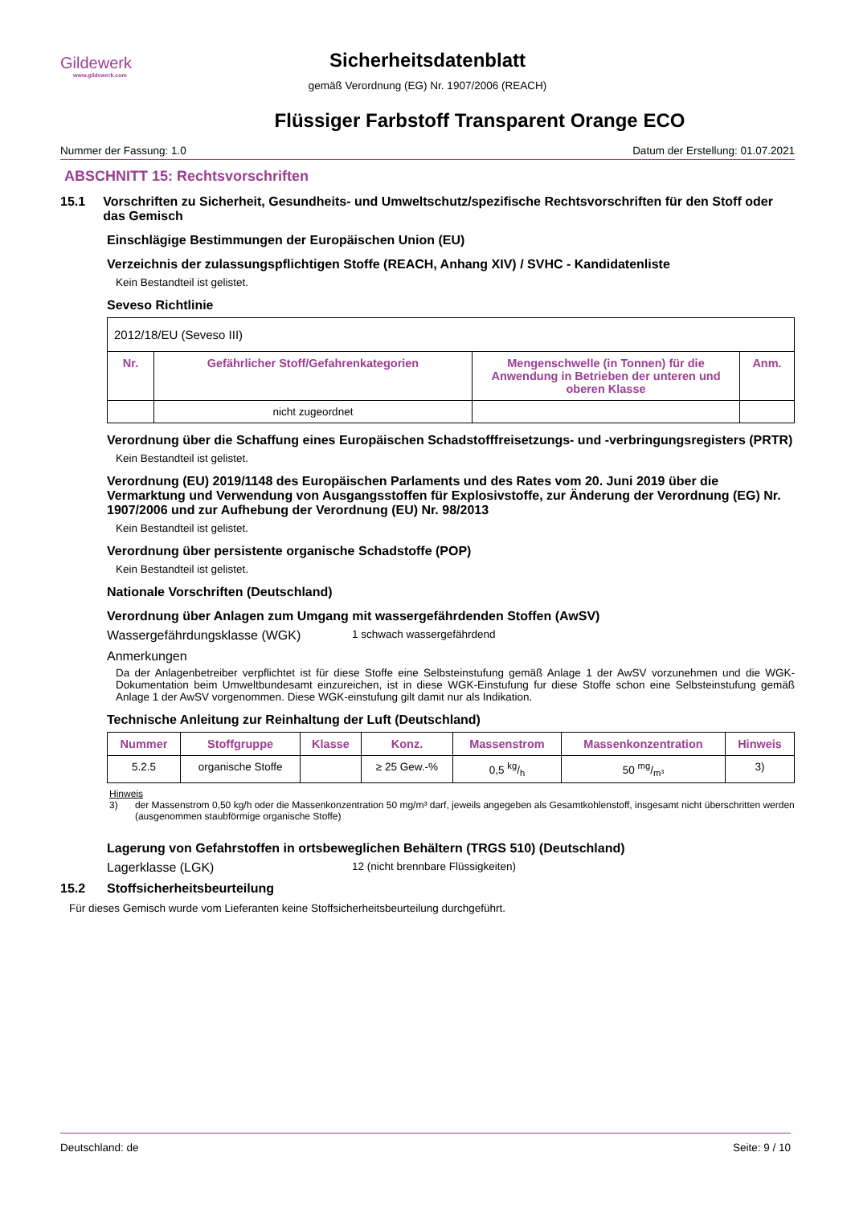Gildewerk
www.gildewerk.com
Sicherheitsdatenblatt
gemäß Verordnung (EG) Nr. 1907/2006 (REACH)
Flüssiger Farbstoff Transparent Orange ECO
Nummer der Fassung: 1.0 Datum der Erstellung: 01.07.2021
ABSCHNITT 15: Rechtsvorschriften
15.1 Vorschriften zu Sicherheit, Gesundheits- und Umweltschutz/spezifische Rechtsvorschriften für den Stoff oder das Gemisch
Einschlägige Bestimmungen der Europäischen Union (EU)
Verzeichnis der zulassungspflichtigen Stoffe (REACH, Anhang XIV) / SVHC - Kandidatenliste
Kein Bestandteil ist gelistet.
Seveso Richtlinie
| 2012/18/EU (Seveso III) | | | |
| Nr. | Gefährlicher Stoff/Gefahrenkategorien | Mengenschwelle (in Tonnen) für die Anwendung in Betrieben der unteren und oberen Klasse | Anm. |
| | nicht zugeordnet | | |
Verordnung über die Schaffung eines Europäischen Schadstofffreisetzungs- und -verbringungsregisters (PRTR)
Kein Bestandteil ist gelistet.
Verordnung (EU) 2019/1148 des Europäischen Parlaments und des Rates vom 20. Juni 2019 über die Vermarktung und Verwendung von Ausgangsstoffen für Explosivstoffe, zur Änderung der Verordnung (EG) Nr. 1907/2006 und zur Aufhebung der Verordnung (EU) Nr. 98/2013
Kein Bestandteil ist gelistet.
Verordnung über persistente organische Schadstoffe (POP)
Kein Bestandteil ist gelistet.
Nationale Vorschriften (Deutschland)
Verordnung über Anlagen zum Umgang mit wassergefährdenden Stoffen (AwSV)
Wassergefährdungsklasse (WGK) 1 schwach wassergefährdend
Anmerkungen
Da der Anlagenbetreiber verpflichtet ist für diese Stoffe eine Selbsteinstufung gemäß Anlage 1 der AwSV vorzunehmen und die WGK-Dokumentation beim Umweltbundesamt einzureichen, ist in diese WGK-Einstufung fur diese Stoffe schon eine Selbsteinstufung gemäß Anlage 1 der AwSV vorgenommen. Diese WGK-einstufung gilt damit nur als Indikation.
Technische Anleitung zur Reinhaltung der Luft (Deutschland)
| Nummer | Stoffgruppe | Klasse | Konz. | Massenstrom | Massenkonzentration | Hinweis |
| --- | --- | --- | --- | --- | --- | --- |
| 5.2.5 | organische Stoffe | | ≥ 25 Gew.-% | 0,5 kg/h | 50 mg/m³ | 3) |
Hinweis
3) der Massenstrom 0,50 kg/h oder die Massenkonzentration 50 mg/m³ darf, jeweils angegeben als Gesamtkohlenstoff, insgesamt nicht überschritten werden (ausgenommen staubförmige organische Stoffe)
Lagerung von Gefahrstoffen in ortsbeweglichen Behältern (TRGS 510) (Deutschland)
Lagerklasse (LGK) 12 (nicht brennbare Flüssigkeiten)
15.2 Stoffsicherheitsbeurteilung
Für dieses Gemisch wurde vom Lieferanten keine Stoffsicherheitsbeurteilung durchgeführt.
Deutschland: de Seite: 9 / 10